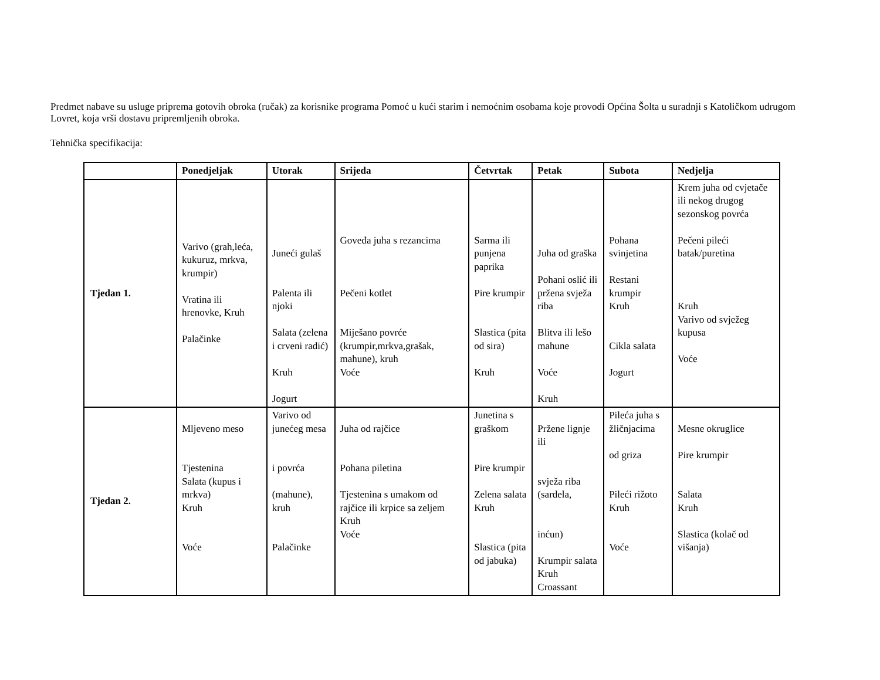Predmet nabave su usluge priprema gotovih obroka (ručak) za korisnike programa Pomoć u kući starim i nemoćnim osobama koje provodi Općina Šolta u suradnji s Katoličkom udrugom Lovret, koja vrši dostavu pripremljenih obroka.
Tehnička specifikacija:
| | Ponedjeljak | Utorak | Srijeda | Četvrtak | Petak | Subota | Nedjelja |
| --- | --- | --- | --- | --- | --- | --- | --- |
| Tjedan 1. | Varivo (grah,leća, kukuruz, mrkva, krumpir) Vratina ili hrenovke, Kruh Palačinke | Juneći gulaš Palenta ili njoki Salata (zelena i crveni radić) Kruh Jogurt | Goveđa juha s rezancima Pečeni kotlet Miješano povrće (krumpir,mrkva,grašak, mahune), kruh Voće | Sarma ili punjena paprika Pire krumpir Slastica (pita od sira) Kruh | Juha od graška Pohani oslić ili pržena svježa riba Blitva ili lešo mahune Voće Kruh | Pohana svinjetina Restani krumpir Kruh Cikla salata Jogurt | Krem juha od cvjetače ili nekog drugog sezonskog povrća Pečeni pileći batak/puretina Kruh Varivo od svježeg kupusa Voće |
| Tjedan 2. | Mljeveno meso Tjestenina Salata (kupus i mrkva) Kruh Voće | Varivo od junećeg mesa i povrća (mahune), kruh Palačinke | Juha od rajčice Pohana piletina Tjestenina s umakom od rajčice ili krpice sa zeljem Kruh Voće | Junetina s graškom Pire krumpir Zelena salata Kruh Slastica (pita od jabuka) | Pržene lignje ili svježa riba (sardela, inćun) Krumpir salata Kruh Croassant | Pileća juha s žličnjacima od griza Pileći rižoto Kruh Voće | Mesne okruglice Pire krumpir Salata Kruh Slastica (kolač od višanja) |